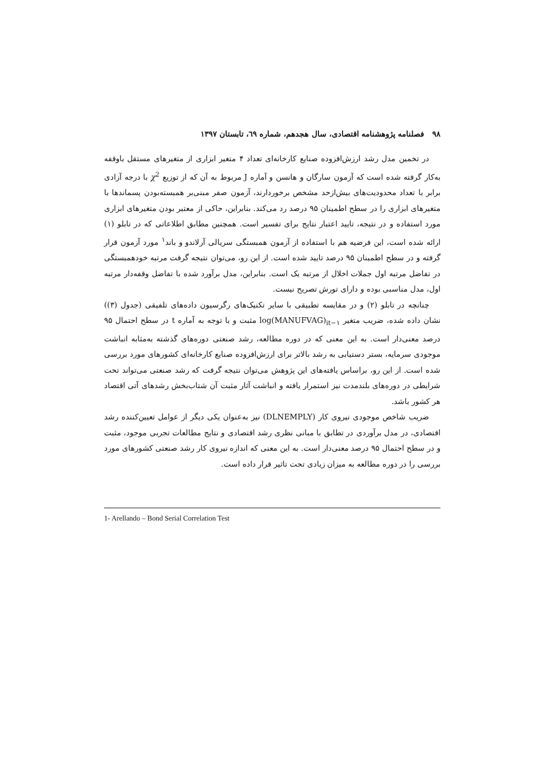۹۸ فصلنامه پژوهشنامه اقتصادی، سال هجدهم، شماره ٦۹، تابستان ۱۳۹۷
در تخمین مدل رشد ارزش‌افزوده صنایع کارخانه‌ای تعداد ۴ متغیر ابزاری از متغیرهای مستقل باوقفه به‌کار گرفته شده است که آزمون سارگان و هانسن و آماره J مربوط به آن که از توزیع χ<sup>2</sup> با درجه آزادی برابر با تعداد محدودیت‌های بیش‌ازحد مشخص برخوردارند، آزمون صفر مبنی‌بر همبسته‌بودن پسماندها با متغیرهای ابزاری را در سطح اطمینان ۹۵ درصد رد می‌کند. بنابراین، حاکی از معتبر بودن متغیرهای ابزاری مورد استفاده و در نتیجه، تایید اعتبار نتایج برای تفسیر است. همچنین مطابق اطلاعاتی که در تابلو (۱) ارائه شده است، این فرضیه هم با استفاده از آزمون همبستگی سریالی آرلاندو و باند<sup>۱</sup> مورد آزمون قرار گرفته و در سطح اطمینان ۹۵ درصد تایید شده است. از این رو، می‌توان نتیجه گرفت مرتبه خودهمبستگی در تفاضل مرتبه اول جملات اخلال از مرتبه یک است. بنابراین، مدل برآورد شده با تفاضل وقفه‌دار مرتبه اول، مدل مناسبی بوده و دارای تورش تصریح نیست.
چنانچه در تابلو (۲) و در مقایسه تطبیقی با سایر تکنیک‌های رگرسیون داده‌های تلفیقی (جدول (۳)) نشان داده شده، ضریب متغیر log(MANUFVAG)<sub>it−۱</sub> مثبت و با توجه به آماره t در سطح احتمال ۹۵ درصد معنی‌دار است. به این معنی که در دوره مطالعه، رشد صنعتی دوره‌های گذشته به‌مثابه انباشت موجودی سرمایه، بستر دستیابی به رشد بالاتر برای ارزش‌افزوده صنایع کارخانه‌ای کشورهای مورد بررسی شده است. از این رو، براساس یافته‌های این پژوهش می‌توان نتیجه گرفت که رشد صنعتی می‌تواند تحت شرایطی در دوره‌های بلندمدت نیز استمرار یافته و انباشت آثار مثبت آن شتاب‌بخش رشدهای آتی اقتصاد هر کشور باشد.
ضریب شاخص موجودی نیروی کار (DLNEMPLY) نیز به‌عنوان یکی دیگر از عوامل تعیین‌کننده رشد اقتصادی، در مدل برآوردی در تطابق با مبانی نظری رشد اقتصادی و نتایج مطالعات تجربی موجود، مثبت و در سطح احتمال ۹۵ درصد معنی‌دار است. به این معنی که اندازه نیروی کار رشد صنعتی کشورهای مورد بررسی را در دوره مطالعه به میزان زیادی تحت تاثیر قرار داده است.
1- Arellando – Bond Serial Correlation Test